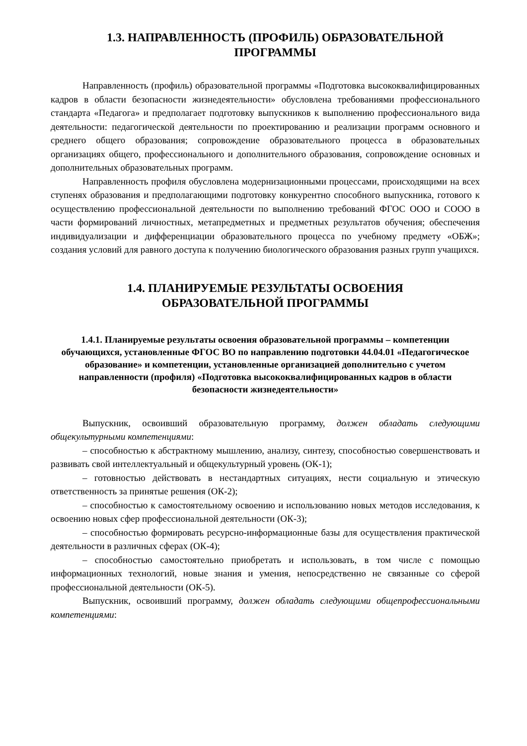1.3. НАПРАВЛЕННОСТЬ (ПРОФИЛЬ) ОБРАЗОВАТЕЛЬНОЙ
ПРОГРАММЫ
Направленность (профиль) образовательной программы «Подготовка высококвалифицированных кадров в области безопасности жизнедеятельности» обусловлена требованиями профессионального стандарта «Педагога» и предполагает подготовку выпускников к выполнению профессионального вида деятельности: педагогической деятельности по проектированию и реализации программ основного и среднего общего образования; сопровождение образовательного процесса в образовательных организациях общего, профессионального и дополнительного образования, сопровождение основных и дополнительных образовательных программ.
Направленность профиля обусловлена модернизационными процессами, происходящими на всех ступенях образования и предполагающими подготовку конкурентно способного выпускника, готового к осуществлению профессиональной деятельности по выполнению требований ФГОС ООО и СООО в части формирований личностных, метапредметных и предметных результатов обучения; обеспечения индивидуализации и дифференциации образовательного процесса по учебному предмету «ОБЖ»; создания условий для равного доступа к получению биологического образования разных групп учащихся.
1.4. ПЛАНИРУЕМЫЕ РЕЗУЛЬТАТЫ ОСВОЕНИЯ
ОБРАЗОВАТЕЛЬНОЙ ПРОГРАММЫ
1.4.1. Планируемые результаты освоения образовательной программы – компетенции обучающихся, установленные ФГОС ВО по направлению подготовки 44.04.01 «Педагогическое образование» и компетенции, установленные организацией дополнительно с учетом направленности (профиля) «Подготовка высококвалифицированных кадров в области безопасности жизнедеятельности»
Выпускник, освоивший образовательную программу, должен обладать следующими общекультурными компетенциями:
– способностью к абстрактному мышлению, анализу, синтезу, способностью совершенствовать и развивать свой интеллектуальный и общекультурный уровень (ОК-1);
– готовностью действовать в нестандартных ситуациях, нести социальную и этическую ответственность за принятые решения (ОК-2);
– способностью к самостоятельному освоению и использованию новых методов исследования, к освоению новых сфер профессиональной деятельности (ОК-3);
– способностью формировать ресурсно-информационные базы для осуществления практической деятельности в различных сферах (ОК-4);
– способностью самостоятельно приобретать и использовать, в том числе с помощью информационных технологий, новые знания и умения, непосредственно не связанные со сферой профессиональной деятельности (ОК-5).
Выпускник, освоивший программу, должен обладать следующими общепрофессиональными компетенциями: